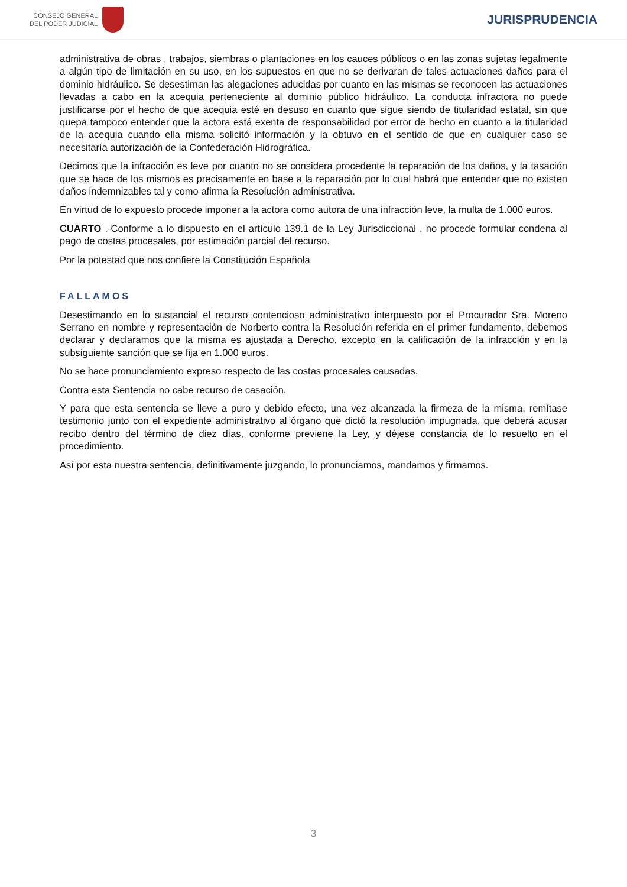CONSEJO GENERAL
DEL PODER JUDICIAL
JURISPRUDENCIA
administrativa de obras , trabajos, siembras o plantaciones en los cauces públicos o en las zonas sujetas legalmente a algún tipo de limitación en su uso, en los supuestos en que no se derivaran de tales actuaciones daños para el dominio hidráulico. Se desestiman las alegaciones aducidas por cuanto en las mismas se reconocen las actuaciones llevadas a cabo en la acequia perteneciente al dominio público hidráulico. La conducta infractora no puede justificarse por el hecho de que acequia esté en desuso en cuanto que sigue siendo de titularidad estatal, sin que quepa tampoco entender que la actora está exenta de responsabilidad por error de hecho en cuanto a la titularidad de la acequia cuando ella misma solicitó información y la obtuvo en el sentido de que en cualquier caso se necesitaría autorización de la Confederación Hidrográfica.
Decimos que la infracción es leve por cuanto no se considera procedente la reparación de los daños, y la tasación que se hace de los mismos es precisamente en base a la reparación por lo cual habrá que entender que no existen daños indemnizables tal y como afirma la Resolución administrativa.
En virtud de lo expuesto procede imponer a la actora como autora de una infracción leve, la multa de 1.000 euros.
CUARTO .-Conforme a lo dispuesto en el artículo 139.1 de la Ley Jurisdiccional , no procede formular condena al pago de costas procesales, por estimación parcial del recurso.
Por la potestad que nos confiere la Constitución Española
FALLAMOS
Desestimando en lo sustancial el recurso contencioso administrativo interpuesto por el Procurador Sra. Moreno Serrano en nombre y representación de Norberto contra la Resolución referida en el primer fundamento, debemos declarar y declaramos que la misma es ajustada a Derecho, excepto en la calificación de la infracción y en la subsiguiente sanción que se fija en 1.000 euros.
No se hace pronunciamiento expreso respecto de las costas procesales causadas.
Contra esta Sentencia no cabe recurso de casación.
Y para que esta sentencia se lleve a puro y debido efecto, una vez alcanzada la firmeza de la misma, remítase testimonio junto con el expediente administrativo al órgano que dictó la resolución impugnada, que deberá acusar recibo dentro del término de diez días, conforme previene la Ley, y déjese constancia de lo resuelto en el procedimiento.
Así por esta nuestra sentencia, definitivamente juzgando, lo pronunciamos, mandamos y firmamos.
3